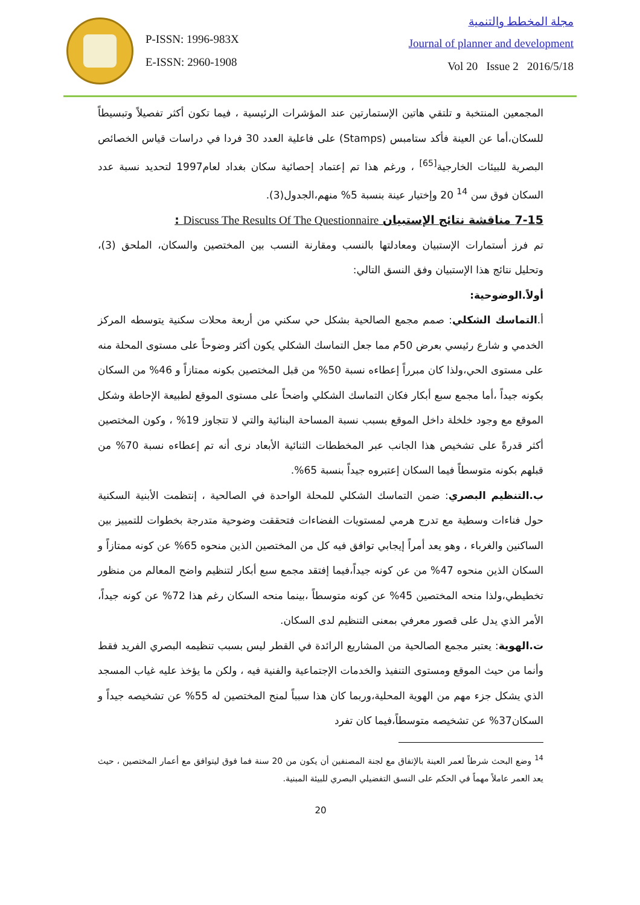P-ISSN: 1996-983X
E-ISSN: 2960-1908
مجلة المخطط والتنمية
Journal of planner and development
Vol 20 Issue 2 2016/5/18
المجمعين المنتخبة و تلتقي هاتين الإستمارتين عند المؤشرات الرئيسية ، فيما تكون أكثر تفصيلاً وتبسيطاً للسكان،أما عن العينة فأكد ستامبس (Stamps) على فاعلية العدد 30 فردا في دراسات قياس الخصائص البصرية للبيئات الخارجية<sup>[65]</sup> ، ورغم هذا تم إعتماد إحصائية سكان بغداد لعام1997 لتحديد نسبة عدد السكان فوق سن <sup>14</sup> 20 وإختيار عينة بنسبة 5% منهم،الجدول(3).
7-15 مناقشة نتائج الإستبيان Discuss The Results Of The Questionnaire :
تم فرز أستمارات الإستبيان ومعادلتها بالنسب ومقارنة النسب بين المختصين والسكان، الملحق (3)، وتحليل نتائج هذا الإستبيان وفق النسق التالي:
أولاً.الوضوحية:
أ.التماسك الشكلي: صمم مجمع الصالحية بشكل حي سكني من أربعة محلات سكنية يتوسطه المركز الخدمي و شارع رئيسي بعرض 50م مما جعل التماسك الشكلي يكون أكثر وضوحاً على مستوى المحلة منه على مستوى الحي،ولذا كان مبرراً إعطاءه نسبة 50% من قبل المختصين بكونه ممتازاً و 46% من السكان بكونه جيداً ،أما مجمع سبع أبكار فكان التماسك الشكلي واضحاً على مستوى الموقع لطبيعة الإحاطة وشكل الموقع مع وجود خلخلة داخل الموقع بسبب نسبة المساحة البنائية والتي لا تتجاوز 19% ، وكون المختصين أكثر قدرةً على تشخيص هذا الجانب عبر المخططات الثنائية الأبعاد نرى أنه تم إعطاءه نسبة 70% من قبلهم بكونه متوسطاً فيما السكان إعتبروه جيداً بنسبة 65%.
ب.التنظيم البصري: ضمن التماسك الشكلي للمحلة الواحدة في الصالحية ، إنتظمت الأبنية السكنية حول فناءات وسطية مع تدرج هرمي لمستويات الفضاءات فتحققت وضوحية متدرجة بخطوات للتمييز بين الساكنين والغرباء ، وهو يعد أمراً إيجابي توافق فيه كل من المختصين الذين منحوه 65% عن كونه ممتازاً و السكان الذين منحوه 47% من عن كونه جيداً،فيما إفتقد مجمع سبع أبكار لتنظيم واضح المعالم من منظور تخطيطي،ولذا منحه المختصين 45% عن كونه متوسطاً ،بينما منحه السكان رغم هذا 72% عن كونه جيداً، الأمر الذي يدل على قصور معرفي بمعنى التنظيم لدى السكان.
ت.الهوية: يعتبر مجمع الصالحية من المشاريع الرائدة في القطر ليس بسبب تنظيمه البصري الفريد فقط وأنما من حيث الموقع ومستوى التنفيذ والخدمات الإجتماعية والفنية فيه ، ولكن ما يؤخذ عليه غياب المسجد الذي يشكل جزء مهم من الهوية المحلية،وربما كان هذا سبباً لمنح المختصين له 55% عن تشخيصه جيداً و السكان37% عن تشخيصه متوسطاً،فيما كان تفرد
<sup>14</sup> وضع البحث شرطاً لعمر العينة بالإتفاق مع لجنة المصنفين أن يكون من 20 سنة فما فوق ليتوافق مع أعمار المختصين ، حيث يعد العمر عاملاً مهماً في الحكم على النسق التفضيلي البصري للبيئة المبنية.
20